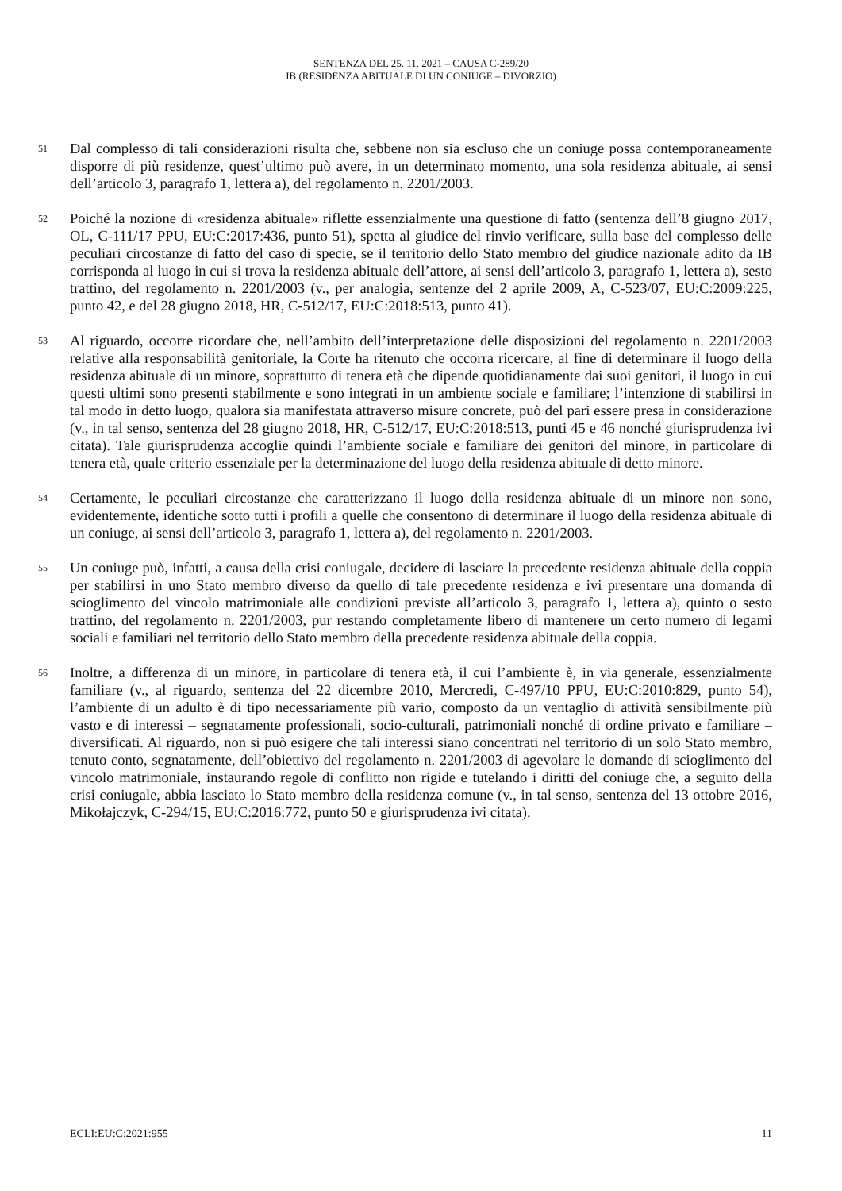SENTENZA DEL 25. 11. 2021 – CAUSA C-289/20
IB (RESIDENZA ABITUALE DI UN CONIUGE – DIVORZIO)
51
Dal complesso di tali considerazioni risulta che, sebbene non sia escluso che un coniuge possa contemporaneamente disporre di più residenze, quest’ultimo può avere, in un determinato momento, una sola residenza abituale, ai sensi dell’articolo 3, paragrafo 1, lettera a), del regolamento n. 2201/2003.
52
Poiché la nozione di «residenza abituale» riflette essenzialmente una questione di fatto (sentenza dell’8 giugno 2017, OL, C-111/17 PPU, EU:C:2017:436, punto 51), spetta al giudice del rinvio verificare, sulla base del complesso delle peculiari circostanze di fatto del caso di specie, se il territorio dello Stato membro del giudice nazionale adito da IB corrisponda al luogo in cui si trova la residenza abituale dell’attore, ai sensi dell’articolo 3, paragrafo 1, lettera a), sesto trattino, del regolamento n. 2201/2003 (v., per analogia, sentenze del 2 aprile 2009, A, C-523/07, EU:C:2009:225, punto 42, e del 28 giugno 2018, HR, C-512/17, EU:C:2018:513, punto 41).
53
Al riguardo, occorre ricordare che, nell’ambito dell’interpretazione delle disposizioni del regolamento n. 2201/2003 relative alla responsabilità genitoriale, la Corte ha ritenuto che occorra ricercare, al fine di determinare il luogo della residenza abituale di un minore, soprattutto di tenera età che dipende quotidianamente dai suoi genitori, il luogo in cui questi ultimi sono presenti stabilmente e sono integrati in un ambiente sociale e familiare; l’intenzione di stabilirsi in tal modo in detto luogo, qualora sia manifestata attraverso misure concrete, può del pari essere presa in considerazione (v., in tal senso, sentenza del 28 giugno 2018, HR, C-512/17, EU:C:2018:513, punti 45 e 46 nonché giurisprudenza ivi citata). Tale giurisprudenza accoglie quindi l’ambiente sociale e familiare dei genitori del minore, in particolare di tenera età, quale criterio essenziale per la determinazione del luogo della residenza abituale di detto minore.
54
Certamente, le peculiari circostanze che caratterizzano il luogo della residenza abituale di un minore non sono, evidentemente, identiche sotto tutti i profili a quelle che consentono di determinare il luogo della residenza abituale di un coniuge, ai sensi dell’articolo 3, paragrafo 1, lettera a), del regolamento n. 2201/2003.
55
Un coniuge può, infatti, a causa della crisi coniugale, decidere di lasciare la precedente residenza abituale della coppia per stabilirsi in uno Stato membro diverso da quello di tale precedente residenza e ivi presentare una domanda di scioglimento del vincolo matrimoniale alle condizioni previste all’articolo 3, paragrafo 1, lettera a), quinto o sesto trattino, del regolamento n. 2201/2003, pur restando completamente libero di mantenere un certo numero di legami sociali e familiari nel territorio dello Stato membro della precedente residenza abituale della coppia.
56
Inoltre, a differenza di un minore, in particolare di tenera età, il cui l’ambiente è, in via generale, essenzialmente familiare (v., al riguardo, sentenza del 22 dicembre 2010, Mercredi, C-497/10 PPU, EU:C:2010:829, punto 54), l’ambiente di un adulto è di tipo necessariamente più vario, composto da un ventaglio di attività sensibilmente più vasto e di interessi – segnatamente professionali, socio-culturali, patrimoniali nonché di ordine privato e familiare – diversificati. Al riguardo, non si può esigere che tali interessi siano concentrati nel territorio di un solo Stato membro, tenuto conto, segnatamente, dell’obiettivo del regolamento n. 2201/2003 di agevolare le domande di scioglimento del vincolo matrimoniale, instaurando regole di conflitto non rigide e tutelando i diritti del coniuge che, a seguito della crisi coniugale, abbia lasciato lo Stato membro della residenza comune (v., in tal senso, sentenza del 13 ottobre 2016, Mikołajczyk, C-294/15, EU:C:2016:772, punto 50 e giurisprudenza ivi citata).
ECLI:EU:C:2021:955 11